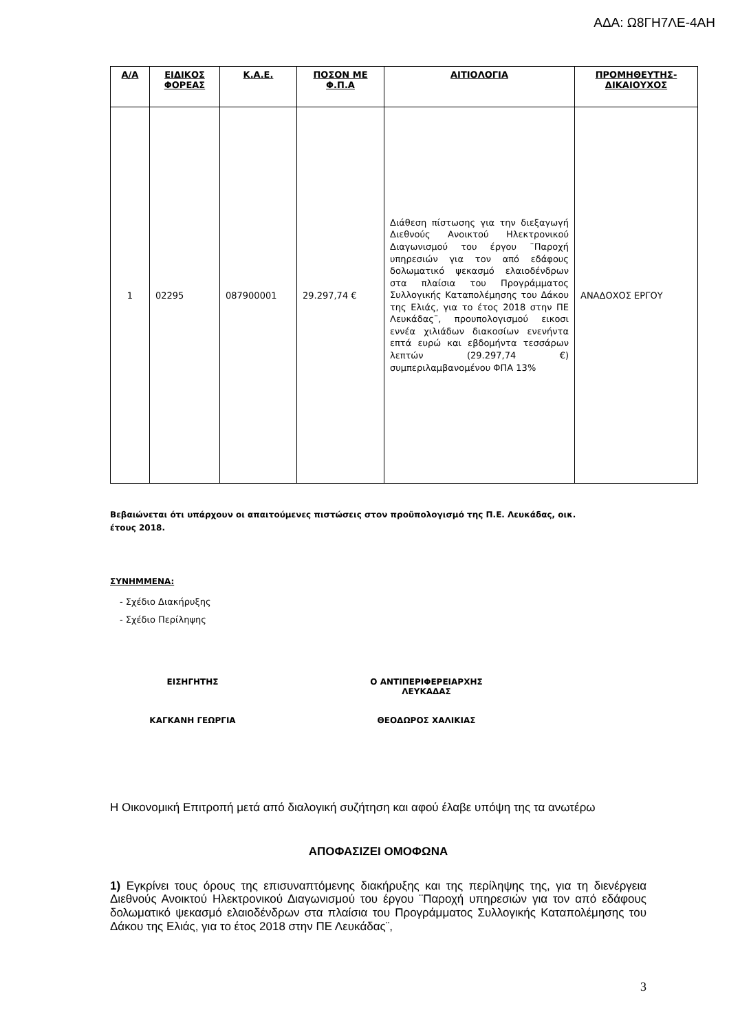ΑΔΑ: Ω8ΓΗ7ΛΕ-4ΑΗ
| Α/Α | ΕΙΔΙΚΟΣ ΦΟΡΕΑΣ | Κ.Α.Ε. | ΠΟΣΟΝ ΜΕ Φ.Π.Α | ΑΙΤΙΟΛΟΓΙΑ | ΠΡΟΜΗΘΕΥΤΗΣ-ΔΙΚΑΙΟΥΧΟΣ |
| --- | --- | --- | --- | --- | --- |
| 1 | 02295 | 087900001 | 29.297,74 € | Διάθεση πίστωσης για την διεξαγωγή Διεθνούς Ανοικτού Ηλεκτρονικού Διαγωνισμού του έργου ¨Παροχή υπηρεσιών για τον από εδάφους δολωματικό ψεκασμό ελαιοδένδρων στα πλαίσια του Προγράμματος Συλλογικής Καταπολέμησης του Δάκου της Ελιάς, για το έτος 2018 στην ΠΕ Λευκάδας¨, προυπολογισμού εικοσι εννέα χιλιάδων διακοσίων ενενήντα επτά ευρώ και εβδομήντα τεσσάρων λεπτών (29.297,74 €) συμπεριλαμβανομένου ΦΠΑ 13% | ΑΝΑΔΟΧΟΣ ΕΡΓΟΥ |
Βεβαιώνεται ότι υπάρχουν οι απαιτούμενες πιστώσεις στον προϋπολογισμό της Π.Ε. Λευκάδας, οικ.
έτους 2018.
ΣΥΝΗΜΜΕΝΑ:
- Σχέδιο Διακήρυξης
- Σχέδιο Περίληψης
ΕΙΣΗΓΗΤΗΣ
ΚΑΓΚΑΝΗ ΓΕΩΡΓΙΑ
Ο ΑΝΤΙΠΕΡΙΦΕΡΕΙΑΡΧΗΣ
ΛΕΥΚΑΔΑΣ
ΘΕΟΔΩΡΟΣ ΧΑΛΙΚΙΑΣ
Η Οικονομική Επιτροπή μετά από διαλογική συζήτηση και αφού έλαβε υπόψη της τα ανωτέρω
ΑΠΟΦΑΣΙΖΕΙ ΟΜΟΦΩΝΑ
1) Εγκρίνει τους όρους της επισυναπτόμενης διακήρυξης και της περίληψης της, για τη διενέργεια Διεθνούς Ανοικτού Ηλεκτρονικού Διαγωνισμού του έργου ¨Παροχή υπηρεσιών για τον από εδάφους δολωματικό ψεκασμό ελαιοδένδρων στα πλαίσια του Προγράμματος Συλλογικής Καταπολέμησης του Δάκου της Ελιάς, για το έτος 2018 στην ΠΕ Λευκάδας¨,
3